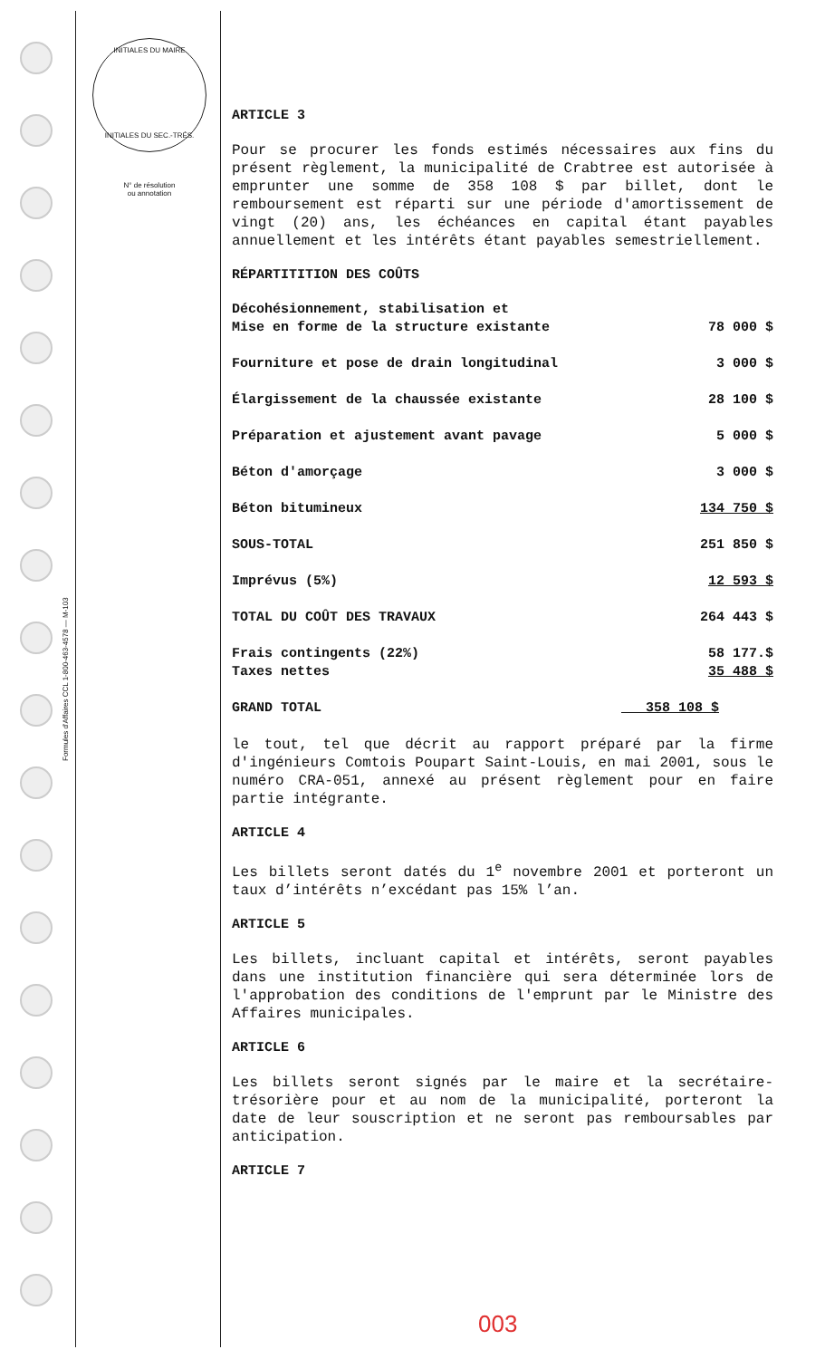INITIALES DU MAIRE
INITIALES DU SEC.-TRÉS.
N° de résolution
ou annotation
Formules d'Affaires CCL 1-800-463-4578 — M-103
ARTICLE 3
Pour se procurer les fonds estimés nécessaires aux fins du présent règlement, la municipalité de Crabtree est autorisée à emprunter une somme de 358 108 $ par billet, dont le remboursement est réparti sur une période d'amortissement de vingt (20) ans, les échéances en capital étant payables annuellement et les intérêts étant payables semestriellement.
RÉPARTITITION DES COÛTS
| Décohésionnement, stabilisation et Mise en forme de la structure existante | 78 000 $ |
| Fourniture et pose de drain longitudinal | 3 000 $ |
| Élargissement de la chaussée existante | 28 100 $ |
| Préparation et ajustement avant pavage | 5 000 $ |
| Béton d'amorçage | 3 000 $ |
| Béton bitumineux | 134 750 $ |
| SOUS-TOTAL | 251 850 $ |
| Imprévus (5%) | 12 593 $ |
| TOTAL DU COÛT DES TRAVAUX | 264 443 $ |
| Frais contingents (22%) Taxes nettes | 58 177.$ 35 488 $ |
| GRAND TOTAL | 358 108 $ |
le tout, tel que décrit au rapport préparé par la firme d'ingénieurs Comtois Poupart Saint-Louis, en mai 2001, sous le numéro CRA-051, annexé au présent règlement pour en faire partie intégrante.
ARTICLE 4
Les billets seront datés du 1<sup>e</sup> novembre 2001 et porteront un taux d’intérêts n’excédant pas 15% l’an.
ARTICLE 5
Les billets, incluant capital et intérêts, seront payables dans une institution financière qui sera déterminée lors de l'approbation des conditions de l'emprunt par le Ministre des Affaires municipales.
ARTICLE 6
Les billets seront signés par le maire et la secrétaire-trésorière pour et au nom de la municipalité, porteront la date de leur souscription et ne seront pas remboursables par anticipation.
ARTICLE 7
003